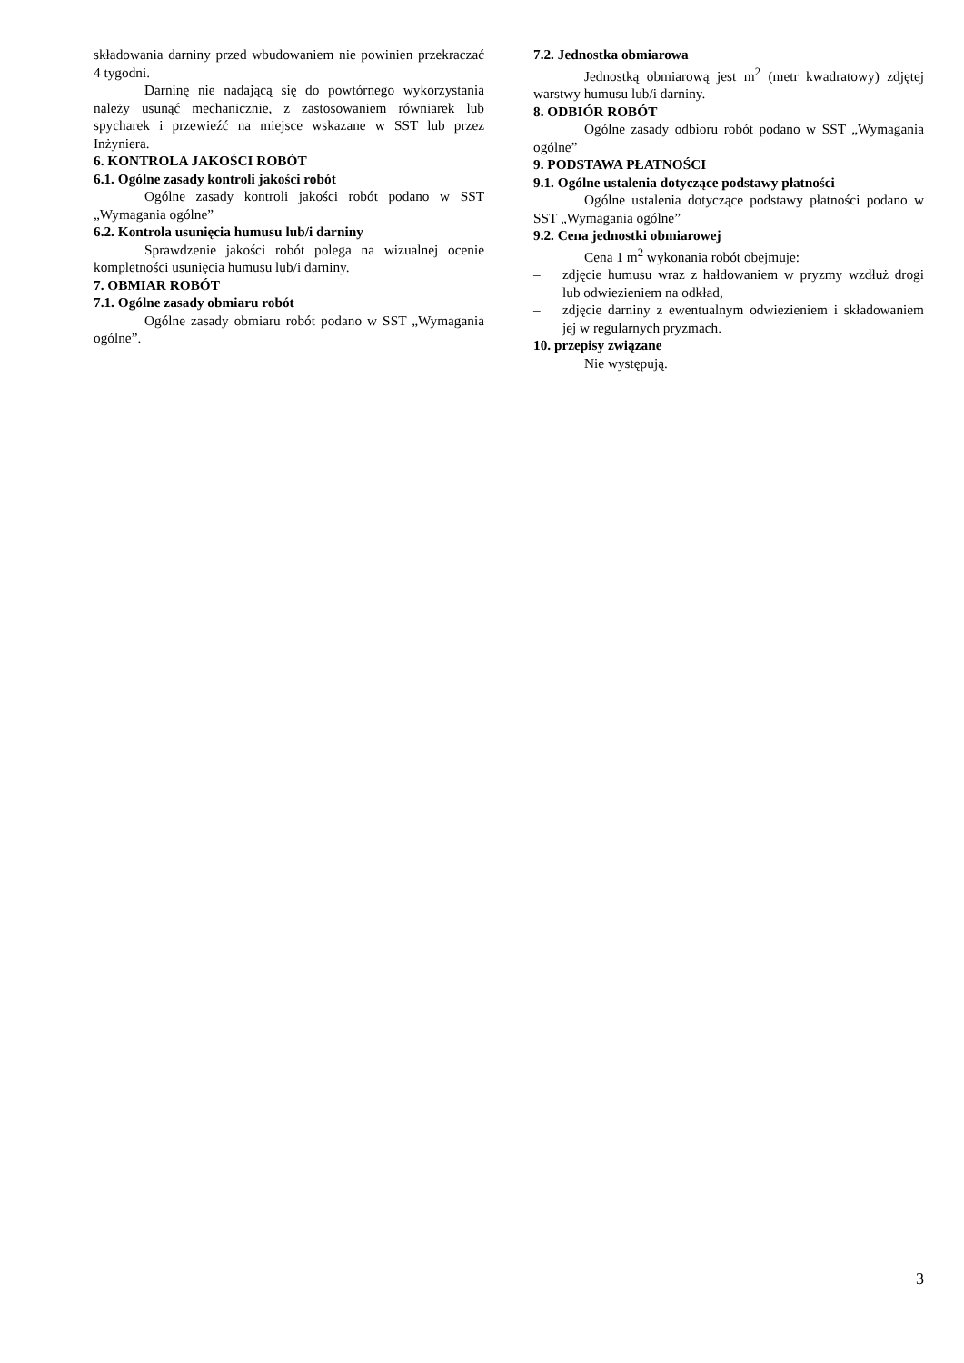składowania darniny przed wbudowaniem nie powinien przekraczać 4 tygodni.
Darninę nie nadającą się do powtórnego wykorzystania należy usunąć mechanicznie, z zastosowaniem równiarek lub spycharek i przewieźć na miejsce wskazane w SST lub przez Inżyniera.
6. KONTROLA JAKOŚCI ROBÓT
6.1. Ogólne zasady kontroli jakości robót
Ogólne zasady kontroli jakości robót podano w SST „Wymagania ogólne”
6.2. Kontrola usunięcia humusu lub/i darniny
Sprawdzenie jakości robót polega na wizualnej ocenie kompletności usunięcia humusu lub/i darniny.
7. OBMIAR ROBÓT
7.1. Ogólne zasady obmiaru robót
Ogólne zasady obmiaru robót podano w SST „Wymagania ogólne”.
7.2. Jednostka obmiarowa
Jednostką obmiarową jest m<sup>2</sup> (metr kwadratowy) zdjętej warstwy humusu lub/i darniny.
8. ODBIÓR ROBÓT
Ogólne zasady odbioru robót podano w SST „Wymagania ogólne”
9. PODSTAWA PŁATNOŚCI
9.1. Ogólne ustalenia dotyczące podstawy płatności
Ogólne ustalenia dotyczące podstawy płatności podano w SST „Wymagania ogólne”
9.2. Cena jednostki obmiarowej
Cena 1 m<sup>2</sup> wykonania robót obejmuje:
– zdjęcie humusu wraz z hałdowaniem w pryzmy wzdłuż drogi lub odwiezieniem na odkład,
– zdjęcie darniny z ewentualnym odwiezieniem i składowaniem jej w regularnych pryzmach.
10. przepisy związane
Nie występują.
3